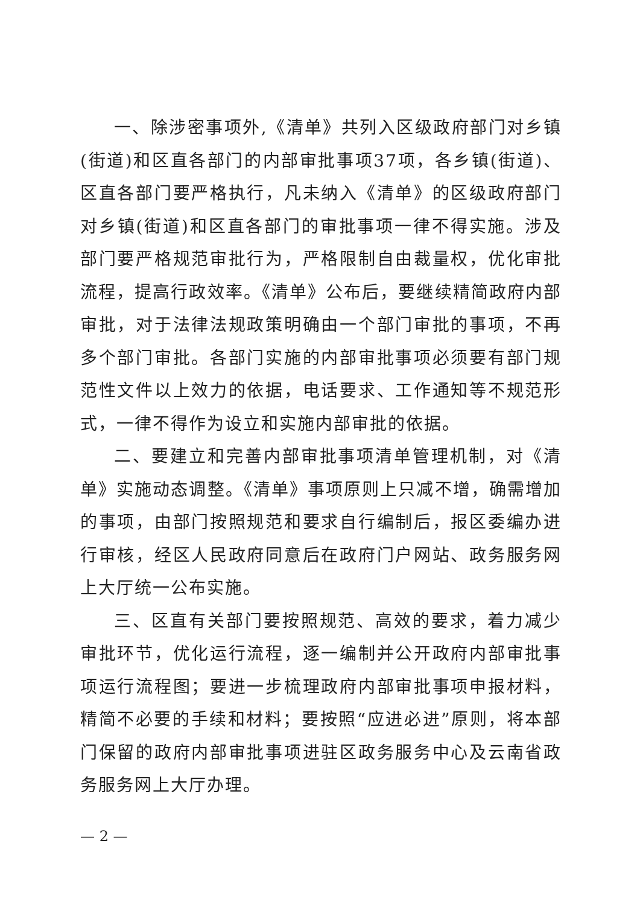一、除涉密事项外,《清单》共列入区级政府部门对乡镇(街道)和区直各部门的内部审批事项37项，各乡镇(街道)、区直各部门要严格执行，凡未纳入《清单》的区级政府部门对乡镇(街道)和区直各部门的审批事项一律不得实施。涉及部门要严格规范审批行为，严格限制自由裁量权，优化审批流程，提高行政效率。《清单》公布后，要继续精简政府内部审批，对于法律法规政策明确由一个部门审批的事项，不再多个部门审批。各部门实施的内部审批事项必须要有部门规范性文件以上效力的依据，电话要求、工作通知等不规范形式，一律不得作为设立和实施内部审批的依据。
二、要建立和完善内部审批事项清单管理机制，对《清单》实施动态调整。《清单》事项原则上只减不增，确需增加的事项，由部门按照规范和要求自行编制后，报区委编办进行审核，经区人民政府同意后在政府门户网站、政务服务网上大厅统一公布实施。
三、区直有关部门要按照规范、高效的要求，着力减少审批环节，优化运行流程，逐一编制并公开政府内部审批事项运行流程图；要进一步梳理政府内部审批事项申报材料，精简不必要的手续和材料；要按照“应进必进”原则，将本部门保留的政府内部审批事项进驻区政务服务中心及云南省政务服务网上大厅办理。
— 2 —